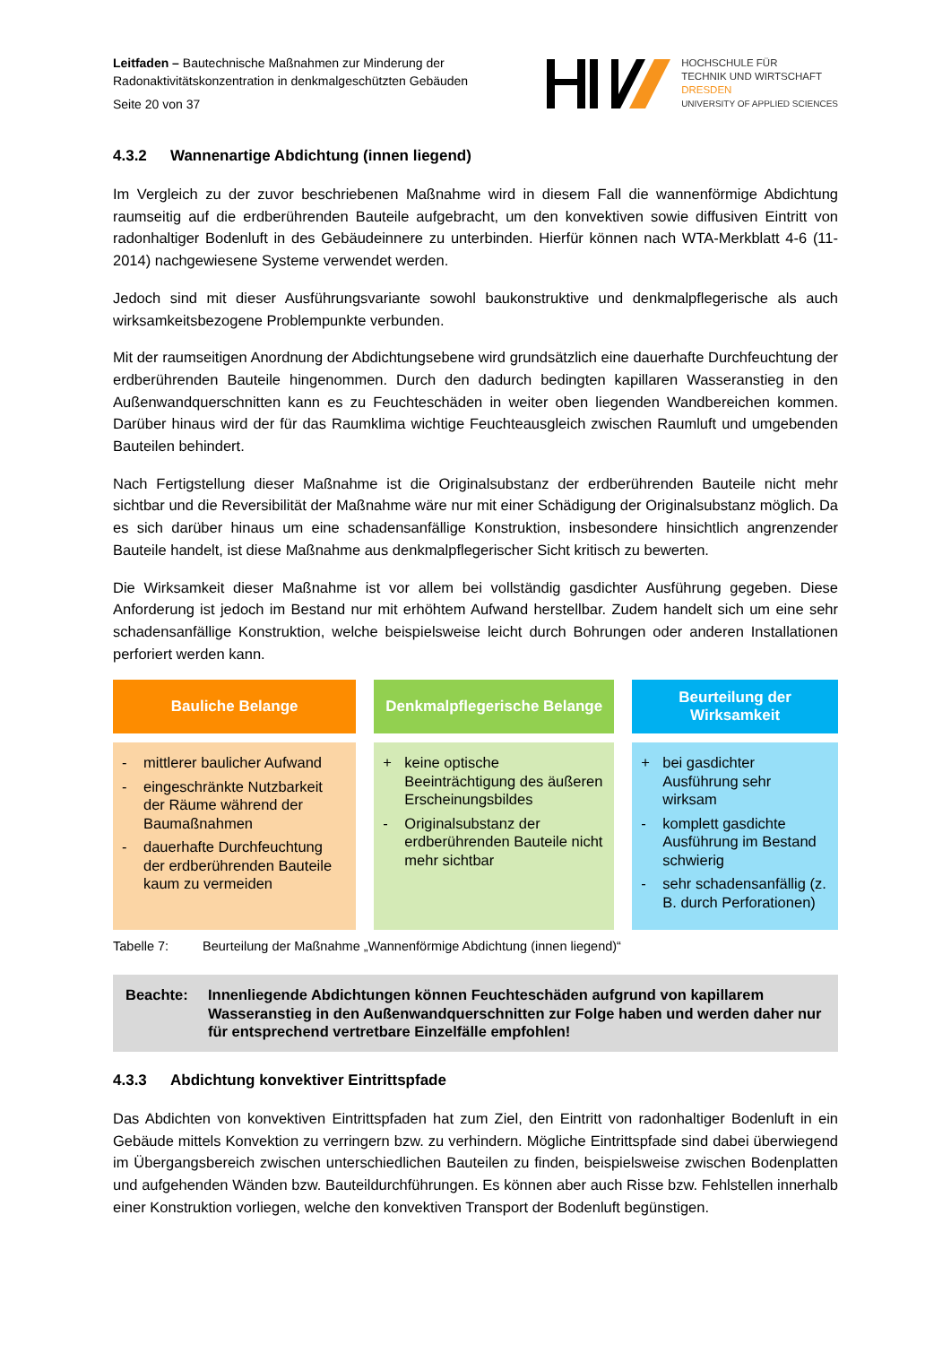Leitfaden – Bautechnische Maßnahmen zur Minderung der
Radonaktivitätskonzentration in denkmalgeschützten Gebäuden
Seite 20 von 37
HOCHSCHULE FÜR
TECHNIK UND WIRTSCHAFT
DRESDEN
UNIVERSITY OF APPLIED SCIENCES
4.3.2 Wannenartige Abdichtung (innen liegend)
Im Vergleich zu der zuvor beschriebenen Maßnahme wird in diesem Fall die wannenförmige Abdichtung raumseitig auf die erdberührenden Bauteile aufgebracht, um den konvektiven sowie diffusiven Eintritt von radonhaltiger Bodenluft in des Gebäudeinnere zu unterbinden. Hierfür können nach WTA-Merkblatt 4-6 (11-2014) nachgewiesene Systeme verwendet werden.
Jedoch sind mit dieser Ausführungsvariante sowohl baukonstruktive und denkmalpflegerische als auch wirksamkeitsbezogene Problempunkte verbunden.
Mit der raumseitigen Anordnung der Abdichtungsebene wird grundsätzlich eine dauerhafte Durchfeuchtung der erdberührenden Bauteile hingenommen. Durch den dadurch bedingten kapillaren Wasseranstieg in den Außenwandquerschnitten kann es zu Feuchteschäden in weiter oben liegenden Wandbereichen kommen. Darüber hinaus wird der für das Raumklima wichtige Feuchteausgleich zwischen Raumluft und umgebenden Bauteilen behindert.
Nach Fertigstellung dieser Maßnahme ist die Originalsubstanz der erdberührenden Bauteile nicht mehr sichtbar und die Reversibilität der Maßnahme wäre nur mit einer Schädigung der Originalsubstanz möglich. Da es sich darüber hinaus um eine schadensanfällige Konstruktion, insbesondere hinsichtlich angrenzender Bauteile handelt, ist diese Maßnahme aus denkmalpflegerischer Sicht kritisch zu bewerten.
Die Wirksamkeit dieser Maßnahme ist vor allem bei vollständig gasdichter Ausführung gegeben. Diese Anforderung ist jedoch im Bestand nur mit erhöhtem Aufwand herstellbar. Zudem handelt sich um eine sehr schadensanfällige Konstruktion, welche beispielsweise leicht durch Bohrungen oder anderen Installationen perforiert werden kann.
| Bauliche Belange | Denkmalpflegerische Belange | Beurteilung der Wirksamkeit |
| --- | --- | --- |
| - mittlerer baulicher Aufwand - eingeschränkte Nutzbarkeit der Räume während der Baumaßnahmen - dauerhafte Durchfeuchtung der erdberührenden Bauteile kaum zu vermeiden | + keine optische Beeinträchtigung des äußeren Erscheinungsbildes - Originalsubstanz der erdberührenden Bauteile nicht mehr sichtbar | + bei gasdichter Ausführung sehr wirksam - komplett gasdichte Ausführung im Bestand schwierig - sehr schadensanfällig (z. B. durch Perforationen) |
Tabelle 7: Beurteilung der Maßnahme „Wannenförmige Abdichtung (innen liegend)“
Beachte: Innenliegende Abdichtungen können Feuchteschäden aufgrund von kapillarem Wasseranstieg in den Außenwandquerschnitten zur Folge haben und werden daher nur für entsprechend vertretbare Einzelfälle empfohlen!
4.3.3 Abdichtung konvektiver Eintrittspfade
Das Abdichten von konvektiven Eintrittspfaden hat zum Ziel, den Eintritt von radonhaltiger Bodenluft in ein Gebäude mittels Konvektion zu verringern bzw. zu verhindern. Mögliche Eintrittspfade sind dabei überwiegend im Übergangsbereich zwischen unterschiedlichen Bauteilen zu finden, beispielsweise zwischen Bodenplatten und aufgehenden Wänden bzw. Bauteildurchführungen. Es können aber auch Risse bzw. Fehlstellen innerhalb einer Konstruktion vorliegen, welche den konvektiven Transport der Bodenluft begünstigen.